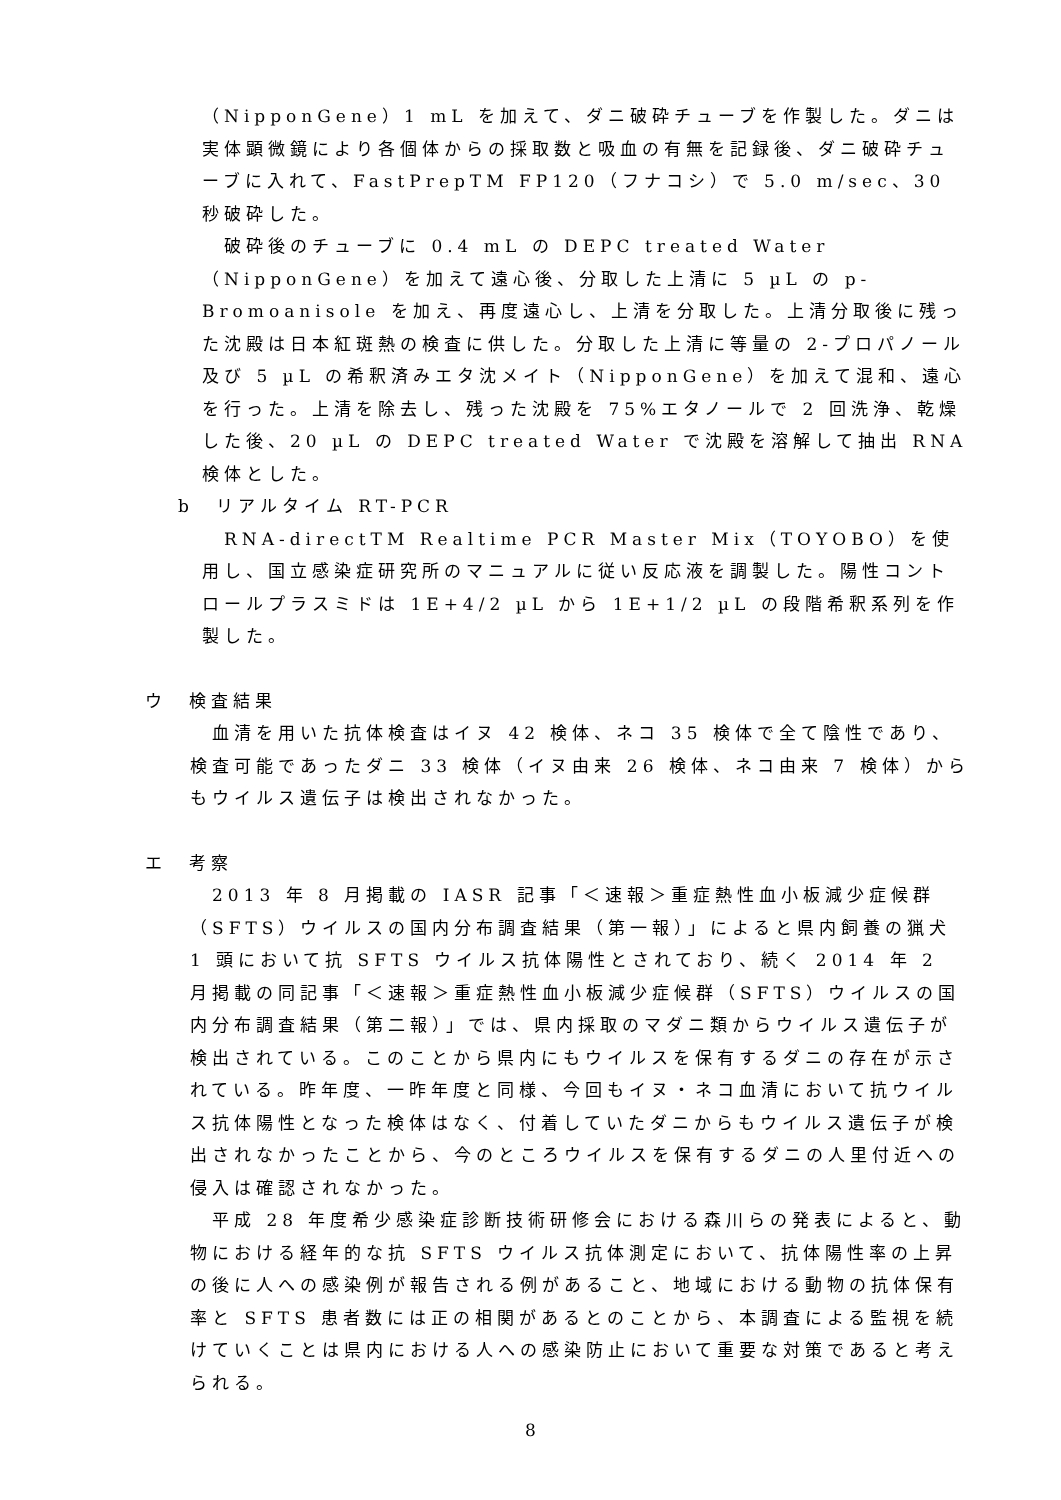（NipponGene）1 mL を加えて、ダニ破砕チューブを作製した。ダニは実体顕微鏡により各個体からの採取数と吸血の有無を記録後、ダニ破砕チューブに入れて、FastPrepTM FP120（フナコシ）で 5.0 m/sec、30 秒破砕した。
　破砕後のチューブに 0.4 mL の DEPC treated Water（NipponGene）を加えて遠心後、分取した上清に 5 µL の p-Bromoanisole を加え、再度遠心し、上清を分取した。上清分取後に残った沈殿は日本紅斑熱の検査に供した。分取した上清に等量の 2-プロパノール及び 5 µL の希釈済みエタ沈メイト（NipponGene）を加えて混和、遠心を行った。上清を除去し、残った沈殿を 75%エタノールで 2 回洗浄、乾燥した後、20 µL の DEPC treated Water で沈殿を溶解して抽出 RNA 検体とした。
b　リアルタイム RT-PCR
　RNA-directTM Realtime PCR Master Mix（TOYOBO）を使用し、国立感染症研究所のマニュアルに従い反応液を調製した。陽性コントロールプラスミドは 1E+4/2 µL から 1E+1/2 µL の段階希釈系列を作製した。
ウ　検査結果
　血清を用いた抗体検査はイヌ 42 検体、ネコ 35 検体で全て陰性であり、検査可能であったダニ 33 検体（イヌ由来 26 検体、ネコ由来 7 検体）からもウイルス遺伝子は検出されなかった。
エ　考察
　2013 年 8 月掲載の IASR 記事「＜速報＞重症熱性血小板減少症候群（SFTS）ウイルスの国内分布調査結果（第一報）」によると県内飼養の猟犬 1 頭において抗 SFTS ウイルス抗体陽性とされており、続く 2014 年 2 月掲載の同記事「＜速報＞重症熱性血小板減少症候群（SFTS）ウイルスの国内分布調査結果（第二報）」では、県内採取のマダニ類からウイルス遺伝子が検出されている。このことから県内にもウイルスを保有するダニの存在が示されている。昨年度、一昨年度と同様、今回もイヌ・ネコ血清において抗ウイルス抗体陽性となった検体はなく、付着していたダニからもウイルス遺伝子が検出されなかったことから、今のところウイルスを保有するダニの人里付近への侵入は確認されなかった。
　平成 28 年度希少感染症診断技術研修会における森川らの発表によると、動物における経年的な抗 SFTS ウイルス抗体測定において、抗体陽性率の上昇の後に人への感染例が報告される例があること、地域における動物の抗体保有率と SFTS 患者数には正の相関があるとのことから、本調査による監視を続けていくことは県内における人への感染防止において重要な対策であると考えられる。
8